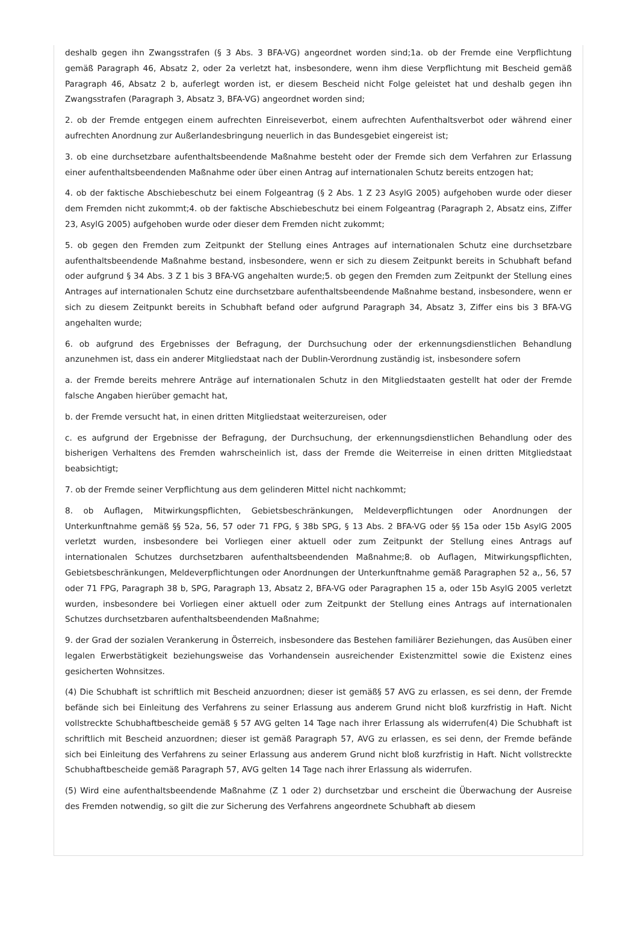deshalb gegen ihn Zwangsstrafen (§ 3 Abs. 3 BFA-VG) angeordnet worden sind;1a. ob der Fremde eine Verpflichtung gemäß Paragraph 46, Absatz 2, oder 2a verletzt hat, insbesondere, wenn ihm diese Verpflichtung mit Bescheid gemäß Paragraph 46, Absatz 2 b, auferlegt worden ist, er diesem Bescheid nicht Folge geleistet hat und deshalb gegen ihn Zwangsstrafen (Paragraph 3, Absatz 3, BFA-VG) angeordnet worden sind;
2. ob der Fremde entgegen einem aufrechten Einreiseverbot, einem aufrechten Aufenthaltsverbot oder während einer aufrechten Anordnung zur Außerlandesbringung neuerlich in das Bundesgebiet eingereist ist;
3. ob eine durchsetzbare aufenthaltsbeendende Maßnahme besteht oder der Fremde sich dem Verfahren zur Erlassung einer aufenthaltsbeendenden Maßnahme oder über einen Antrag auf internationalen Schutz bereits entzogen hat;
4. ob der faktische Abschiebeschutz bei einem Folgeantrag (§ 2 Abs. 1 Z 23 AsylG 2005) aufgehoben wurde oder dieser dem Fremden nicht zukommt;4. ob der faktische Abschiebeschutz bei einem Folgeantrag (Paragraph 2, Absatz eins, Ziffer 23, AsylG 2005) aufgehoben wurde oder dieser dem Fremden nicht zukommt;
5. ob gegen den Fremden zum Zeitpunkt der Stellung eines Antrages auf internationalen Schutz eine durchsetzbare aufenthaltsbeendende Maßnahme bestand, insbesondere, wenn er sich zu diesem Zeitpunkt bereits in Schubhaft befand oder aufgrund § 34 Abs. 3 Z 1 bis 3 BFA-VG angehalten wurde;5. ob gegen den Fremden zum Zeitpunkt der Stellung eines Antrages auf internationalen Schutz eine durchsetzbare aufenthaltsbeendende Maßnahme bestand, insbesondere, wenn er sich zu diesem Zeitpunkt bereits in Schubhaft befand oder aufgrund Paragraph 34, Absatz 3, Ziffer eins bis 3 BFA-VG angehalten wurde;
6. ob aufgrund des Ergebnisses der Befragung, der Durchsuchung oder der erkennungsdienstlichen Behandlung anzunehmen ist, dass ein anderer Mitgliedstaat nach der Dublin-Verordnung zuständig ist, insbesondere sofern
a. der Fremde bereits mehrere Anträge auf internationalen Schutz in den Mitgliedstaaten gestellt hat oder der Fremde falsche Angaben hierüber gemacht hat,
b. der Fremde versucht hat, in einen dritten Mitgliedstaat weiterzureisen, oder
c. es aufgrund der Ergebnisse der Befragung, der Durchsuchung, der erkennungsdienstlichen Behandlung oder des bisherigen Verhaltens des Fremden wahrscheinlich ist, dass der Fremde die Weiterreise in einen dritten Mitgliedstaat beabsichtigt;
7. ob der Fremde seiner Verpflichtung aus dem gelinderen Mittel nicht nachkommt;
8. ob Auflagen, Mitwirkungspflichten, Gebietsbeschränkungen, Meldeverpflichtungen oder Anordnungen der Unterkunftnahme gemäß §§ 52a, 56, 57 oder 71 FPG, § 38b SPG, § 13 Abs. 2 BFA-VG oder §§ 15a oder 15b AsylG 2005 verletzt wurden, insbesondere bei Vorliegen einer aktuell oder zum Zeitpunkt der Stellung eines Antrags auf internationalen Schutzes durchsetzbaren aufenthaltsbeendenden Maßnahme;8. ob Auflagen, Mitwirkungspflichten, Gebietsbeschränkungen, Meldeverpflichtungen oder Anordnungen der Unterkunftnahme gemäß Paragraphen 52 a,, 56, 57 oder 71 FPG, Paragraph 38 b, SPG, Paragraph 13, Absatz 2, BFA-VG oder Paragraphen 15 a, oder 15b AsylG 2005 verletzt wurden, insbesondere bei Vorliegen einer aktuell oder zum Zeitpunkt der Stellung eines Antrags auf internationalen Schutzes durchsetzbaren aufenthaltsbeendenden Maßnahme;
9. der Grad der sozialen Verankerung in Österreich, insbesondere das Bestehen familiärer Beziehungen, das Ausüben einer legalen Erwerbstätigkeit beziehungsweise das Vorhandensein ausreichender Existenzmittel sowie die Existenz eines gesicherten Wohnsitzes.
(4) Die Schubhaft ist schriftlich mit Bescheid anzuordnen; dieser ist gemäß§ 57 AVG zu erlassen, es sei denn, der Fremde befände sich bei Einleitung des Verfahrens zu seiner Erlassung aus anderem Grund nicht bloß kurzfristig in Haft. Nicht vollstreckte Schubhaftbescheide gemäß § 57 AVG gelten 14 Tage nach ihrer Erlassung als widerrufen(4) Die Schubhaft ist schriftlich mit Bescheid anzuordnen; dieser ist gemäß Paragraph 57, AVG zu erlassen, es sei denn, der Fremde befände sich bei Einleitung des Verfahrens zu seiner Erlassung aus anderem Grund nicht bloß kurzfristig in Haft. Nicht vollstreckte Schubhaftbescheide gemäß Paragraph 57, AVG gelten 14 Tage nach ihrer Erlassung als widerrufen.
(5) Wird eine aufenthaltsbeendende Maßnahme (Z 1 oder 2) durchsetzbar und erscheint die Überwachung der Ausreise des Fremden notwendig, so gilt die zur Sicherung des Verfahrens angeordnete Schubhaft ab diesem